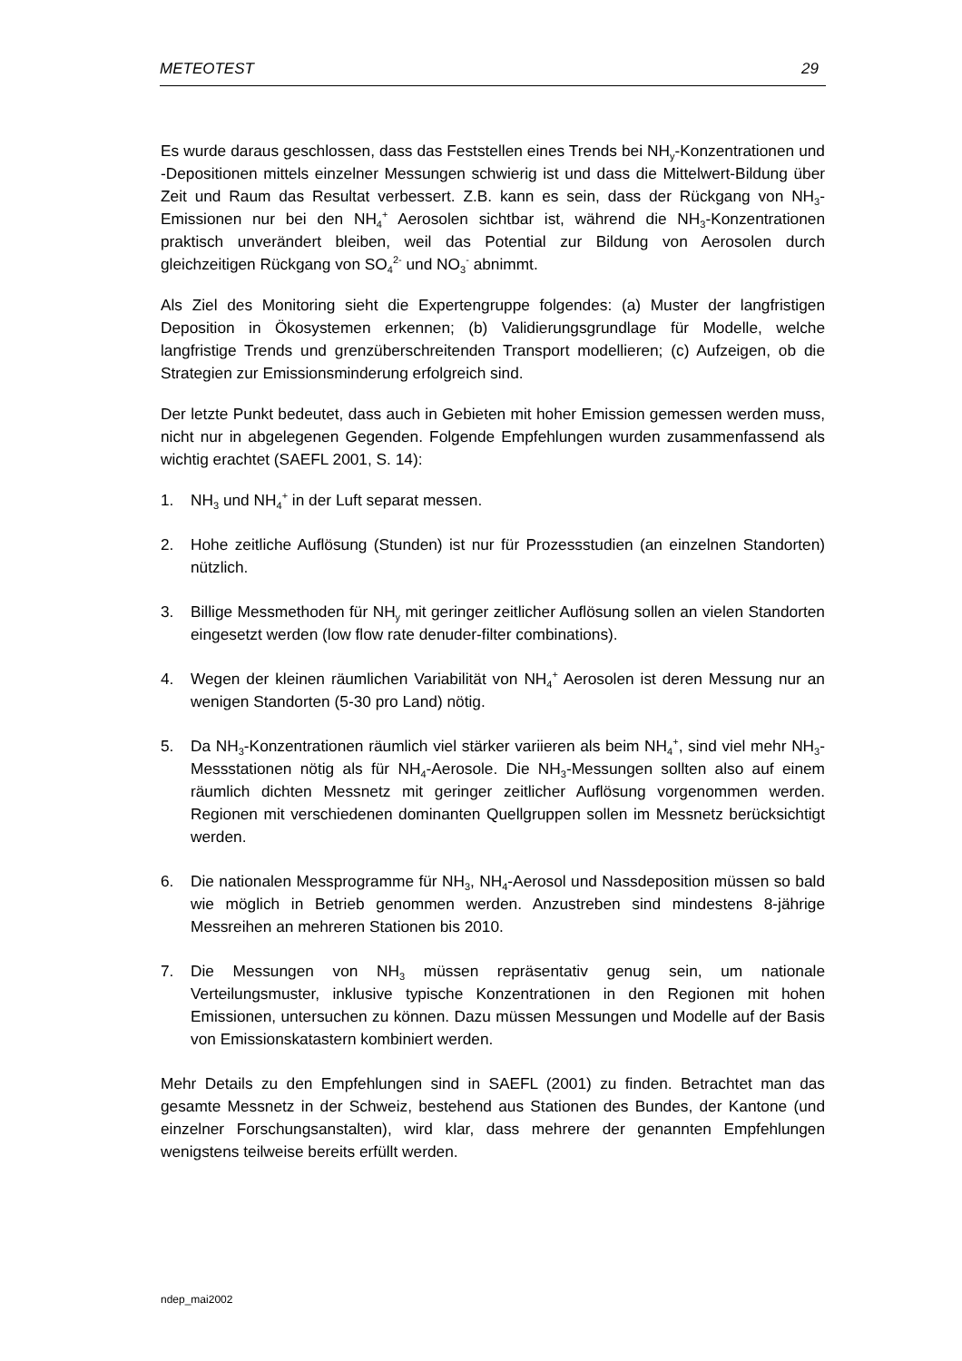METEOTEST 29
Es wurde daraus geschlossen, dass das Feststellen eines Trends bei NH<sub>y</sub>-Konzentrationen und -Depositionen mittels einzelner Messungen schwierig ist und dass die Mittelwert-Bildung über Zeit und Raum das Resultat verbessert. Z.B. kann es sein, dass der Rückgang von NH<sub>3</sub>-Emissionen nur bei den NH<sub>4</sub><sup>+</sup> Aerosolen sichtbar ist, während die NH<sub>3</sub>-Konzentrationen praktisch unverändert bleiben, weil das Potential zur Bildung von Aerosolen durch gleichzeitigen Rückgang von SO<sub>4</sub><sup>2-</sup> und NO<sub>3</sub><sup>-</sup> abnimmt.
Als Ziel des Monitoring sieht die Expertengruppe folgendes: (a) Muster der langfristigen Deposition in Ökosystemen erkennen; (b) Validierungsgrundlage für Modelle, welche langfristige Trends und grenzüberschreitenden Transport modellieren; (c) Aufzeigen, ob die Strategien zur Emissionsminderung erfolgreich sind.
Der letzte Punkt bedeutet, dass auch in Gebieten mit hoher Emission gemessen werden muss, nicht nur in abgelegenen Gegenden. Folgende Empfehlungen wurden zusammenfassend als wichtig erachtet (SAEFL 2001, S. 14):
1. NH<sub>3</sub> und NH<sub>4</sub><sup>+</sup> in der Luft separat messen.
2. Hohe zeitliche Auflösung (Stunden) ist nur für Prozessstudien (an einzelnen Standorten) nützlich.
3. Billige Messmethoden für NH<sub>y</sub> mit geringer zeitlicher Auflösung sollen an vielen Standorten eingesetzt werden (low flow rate denuder-filter combinations).
4. Wegen der kleinen räumlichen Variabilität von NH<sub>4</sub><sup>+</sup> Aerosolen ist deren Messung nur an wenigen Standorten (5-30 pro Land) nötig.
5. Da NH<sub>3</sub>-Konzentrationen räumlich viel stärker variieren als beim NH<sub>4</sub><sup>+</sup>, sind viel mehr NH<sub>3</sub>-Messstationen nötig als für NH<sub>4</sub>-Aerosole. Die NH<sub>3</sub>-Messungen sollten also auf einem räumlich dichten Messnetz mit geringer zeitlicher Auflösung vorgenommen werden. Regionen mit verschiedenen dominanten Quellgruppen sollen im Messnetz berücksichtigt werden.
6. Die nationalen Messprogramme für NH<sub>3</sub>, NH<sub>4</sub>-Aerosol und Nassdeposition müssen so bald wie möglich in Betrieb genommen werden. Anzustreben sind mindestens 8-jährige Messreihen an mehreren Stationen bis 2010.
7. Die Messungen von NH<sub>3</sub> müssen repräsentativ genug sein, um nationale Verteilungsmuster, inklusive typische Konzentrationen in den Regionen mit hohen Emissionen, untersuchen zu können. Dazu müssen Messungen und Modelle auf der Basis von Emissionskatastern kombiniert werden.
Mehr Details zu den Empfehlungen sind in SAEFL (2001) zu finden. Betrachtet man das gesamte Messnetz in der Schweiz, bestehend aus Stationen des Bundes, der Kantone (und einzelner Forschungsanstalten), wird klar, dass mehrere der genannten Empfehlungen wenigstens teilweise bereits erfüllt werden.
ndep_mai2002